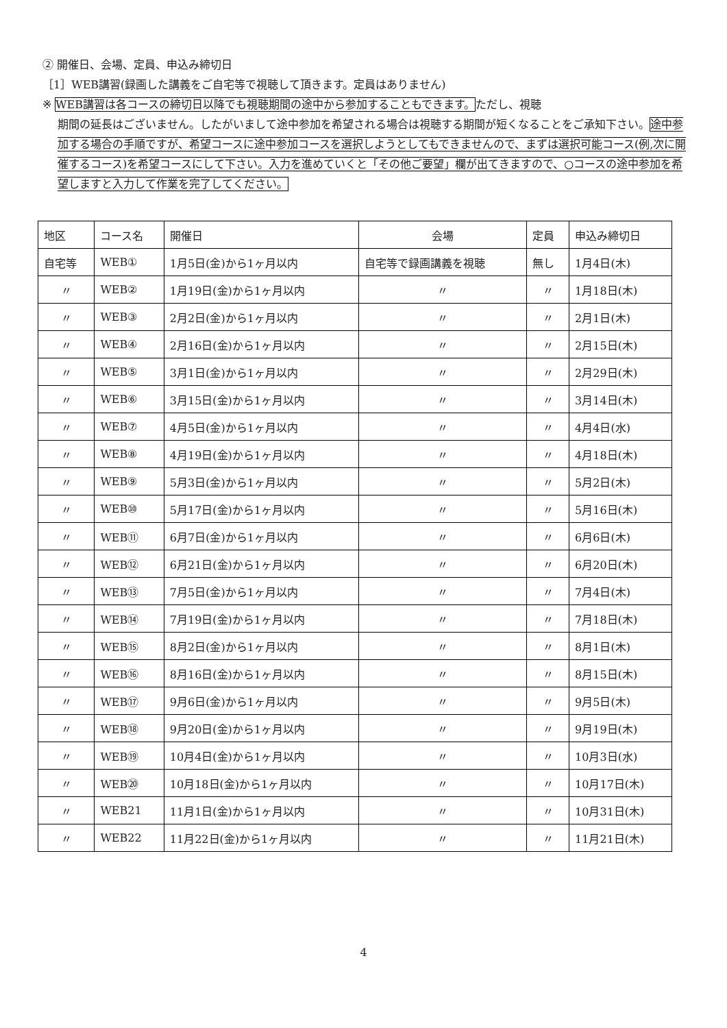② 開催日、会場、定員、申込み締切日
［1］WEB講習(録画した講義をご自宅等で視聴して頂きます。定員はありません)
※ WEB講習は各コースの締切日以降でも視聴期間の途中から参加することもできます。ただし、視聴
期間の延長はございません。したがいまして途中参加を希望される場合は視聴する期間が短くなることをご承知下さい。途中参加する場合の手順ですが、希望コースに途中参加コースを選択しようとしてもできませんので、まずは選択可能コース(例,次に開催するコース)を希望コースにして下さい。入力を進めていくと「その他ご要望」欄が出てきますので、○コースの途中参加を希望しますと入力して作業を完了してください。
| 地区 | コース名 | 開催日 | 会場 | 定員 | 申込み締切日 |
| --- | --- | --- | --- | --- | --- |
| 自宅等 | WEB① | 1月5日(金)から1ヶ月以内 | 自宅等で録画講義を視聴 | 無し | 1月4日(木) |
| 〃 | WEB② | 1月19日(金)から1ヶ月以内 | 〃 | 〃 | 1月18日(木) |
| 〃 | WEB③ | 2月2日(金)から1ヶ月以内 | 〃 | 〃 | 2月1日(木) |
| 〃 | WEB④ | 2月16日(金)から1ヶ月以内 | 〃 | 〃 | 2月15日(木) |
| 〃 | WEB⑤ | 3月1日(金)から1ヶ月以内 | 〃 | 〃 | 2月29日(木) |
| 〃 | WEB⑥ | 3月15日(金)から1ヶ月以内 | 〃 | 〃 | 3月14日(木) |
| 〃 | WEB⑦ | 4月5日(金)から1ヶ月以内 | 〃 | 〃 | 4月4日(水) |
| 〃 | WEB⑧ | 4月19日(金)から1ヶ月以内 | 〃 | 〃 | 4月18日(木) |
| 〃 | WEB⑨ | 5月3日(金)から1ヶ月以内 | 〃 | 〃 | 5月2日(木) |
| 〃 | WEB⑩ | 5月17日(金)から1ヶ月以内 | 〃 | 〃 | 5月16日(木) |
| 〃 | WEB⑪ | 6月7日(金)から1ヶ月以内 | 〃 | 〃 | 6月6日(木) |
| 〃 | WEB⑫ | 6月21日(金)から1ヶ月以内 | 〃 | 〃 | 6月20日(木) |
| 〃 | WEB⑬ | 7月5日(金)から1ヶ月以内 | 〃 | 〃 | 7月4日(木) |
| 〃 | WEB⑭ | 7月19日(金)から1ヶ月以内 | 〃 | 〃 | 7月18日(木) |
| 〃 | WEB⑮ | 8月2日(金)から1ヶ月以内 | 〃 | 〃 | 8月1日(木) |
| 〃 | WEB⑯ | 8月16日(金)から1ヶ月以内 | 〃 | 〃 | 8月15日(木) |
| 〃 | WEB⑰ | 9月6日(金)から1ヶ月以内 | 〃 | 〃 | 9月5日(木) |
| 〃 | WEB⑱ | 9月20日(金)から1ヶ月以内 | 〃 | 〃 | 9月19日(木) |
| 〃 | WEB⑲ | 10月4日(金)から1ヶ月以内 | 〃 | 〃 | 10月3日(水) |
| 〃 | WEB⑳ | 10月18日(金)から1ヶ月以内 | 〃 | 〃 | 10月17日(木) |
| 〃 | WEB21 | 11月1日(金)から1ヶ月以内 | 〃 | 〃 | 10月31日(木) |
| 〃 | WEB22 | 11月22日(金)から1ヶ月以内 | 〃 | 〃 | 11月21日(木) |
4